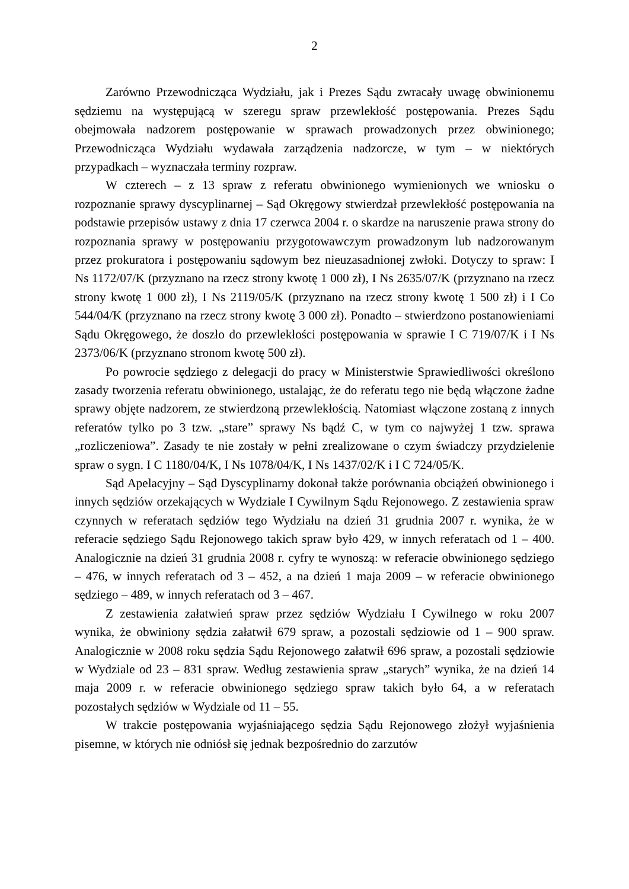2
Zarówno Przewodnicząca Wydziału, jak i Prezes Sądu zwracały uwagę obwinionemu sędziemu na występującą w szeregu spraw przewlekłość postępowania. Prezes Sądu obejmowała nadzorem postępowanie w sprawach prowadzonych przez obwinionego; Przewodnicząca Wydziału wydawała zarządzenia nadzorcze, w tym – w niektórych przypadkach – wyznaczała terminy rozpraw.
W czterech – z 13 spraw z referatu obwinionego wymienionych we wniosku o rozpoznanie sprawy dyscyplinarnej – Sąd Okręgowy stwierdzał przewlekłość postępowania na podstawie przepisów ustawy z dnia 17 czerwca 2004 r. o skardze na naruszenie prawa strony do rozpoznania sprawy w postępowaniu przygotowawczym prowadzonym lub nadzorowanym przez prokuratora i postępowaniu sądowym bez nieuzasadnionej zwłoki. Dotyczy to spraw: I Ns 1172/07/K (przyznano na rzecz strony kwotę 1 000 zł), I Ns 2635/07/K (przyznano na rzecz strony kwotę 1 000 zł), I Ns 2119/05/K (przyznano na rzecz strony kwotę 1 500 zł) i I Co 544/04/K (przyznano na rzecz strony kwotę 3 000 zł). Ponadto – stwierdzono postanowieniami Sądu Okręgowego, że doszło do przewlekłości postępowania w sprawie I C 719/07/K i I Ns 2373/06/K (przyznano stronom kwotę 500 zł).
Po powrocie sędziego z delegacji do pracy w Ministerstwie Sprawiedliwości określono zasady tworzenia referatu obwinionego, ustalając, że do referatu tego nie będą włączone żadne sprawy objęte nadzorem, ze stwierdzoną przewlekłością. Natomiast włączone zostaną z innych referatów tylko po 3 tzw. „stare” sprawy Ns bądź C, w tym co najwyżej 1 tzw. sprawa „rozliczeniowa”. Zasady te nie zostały w pełni zrealizowane o czym świadczy przydzielenie spraw o sygn. I C 1180/04/K, I Ns 1078/04/K, I Ns 1437/02/K i I C 724/05/K.
Sąd Apelacyjny – Sąd Dyscyplinarny dokonał także porównania obciążeń obwinionego i innych sędziów orzekających w Wydziale I Cywilnym Sądu Rejonowego. Z zestawienia spraw czynnych w referatach sędziów tego Wydziału na dzień 31 grudnia 2007 r. wynika, że w referacie sędziego Sądu Rejonowego takich spraw było 429, w innych referatach od 1 – 400. Analogicznie na dzień 31 grudnia 2008 r. cyfry te wynoszą: w referacie obwinionego sędziego – 476, w innych referatach od 3 – 452, a na dzień 1 maja 2009 – w referacie obwinionego sędziego – 489, w innych referatach od 3 – 467.
Z zestawienia załatwień spraw przez sędziów Wydziału I Cywilnego w roku 2007 wynika, że obwiniony sędzia załatwił 679 spraw, a pozostali sędziowie od 1 – 900 spraw. Analogicznie w 2008 roku sędzia Sądu Rejonowego załatwił 696 spraw, a pozostali sędziowie w Wydziale od 23 – 831 spraw. Według zestawienia spraw „starych” wynika, że na dzień 14 maja 2009 r. w referacie obwinionego sędziego spraw takich było 64, a w referatach pozostałych sędziów w Wydziale od 11 – 55.
W trakcie postępowania wyjaśniającego sędzia Sądu Rejonowego złożył wyjaśnienia pisemne, w których nie odniósł się jednak bezpośrednio do zarzutów